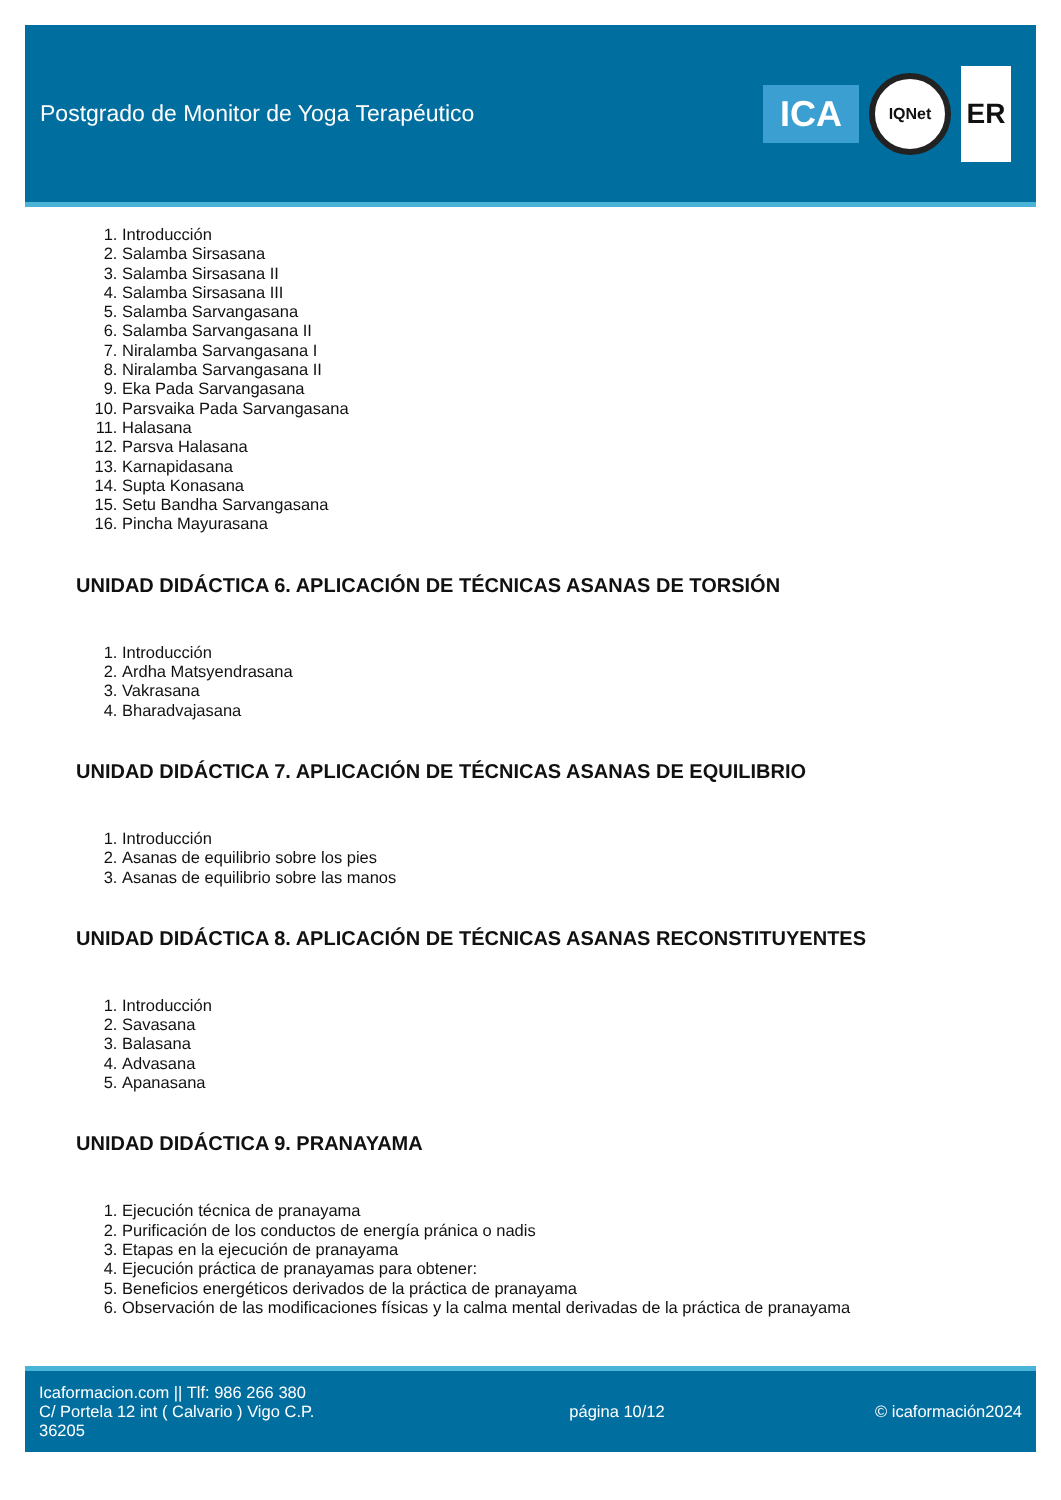Postgrado de Monitor de Yoga Terapéutico
ICA
IQNet
ER
1. Introducción
2. Salamba Sirsasana
3. Salamba Sirsasana II
4. Salamba Sirsasana III
5. Salamba Sarvangasana
6. Salamba Sarvangasana II
7. Niralamba Sarvangasana I
8. Niralamba Sarvangasana II
9. Eka Pada Sarvangasana
10. Parsvaika Pada Sarvangasana
11. Halasana
12. Parsva Halasana
13. Karnapidasana
14. Supta Konasana
15. Setu Bandha Sarvangasana
16. Pincha Mayurasana
UNIDAD DIDÁCTICA 6. APLICACIÓN DE TÉCNICAS ASANAS DE TORSIÓN
1. Introducción
2. Ardha Matsyendrasana
3. Vakrasana
4. Bharadvajasana
UNIDAD DIDÁCTICA 7. APLICACIÓN DE TÉCNICAS ASANAS DE EQUILIBRIO
1. Introducción
2. Asanas de equilibrio sobre los pies
3. Asanas de equilibrio sobre las manos
UNIDAD DIDÁCTICA 8. APLICACIÓN DE TÉCNICAS ASANAS RECONSTITUYENTES
1. Introducción
2. Savasana
3. Balasana
4. Advasana
5. Apanasana
UNIDAD DIDÁCTICA 9. PRANAYAMA
1. Ejecución técnica de pranayama
2. Purificación de los conductos de energía pránica o nadis
3. Etapas en la ejecución de pranayama
4. Ejecución práctica de pranayamas para obtener:
5. Beneficios energéticos derivados de la práctica de pranayama
6. Observación de las modificaciones físicas y la calma mental derivadas de la práctica de pranayama
Icaformacion.com || Tlf: 986 266 380
C/ Portela 12 int ( Calvario ) Vigo C.P. 36205
página 10/12 © icaformación2024